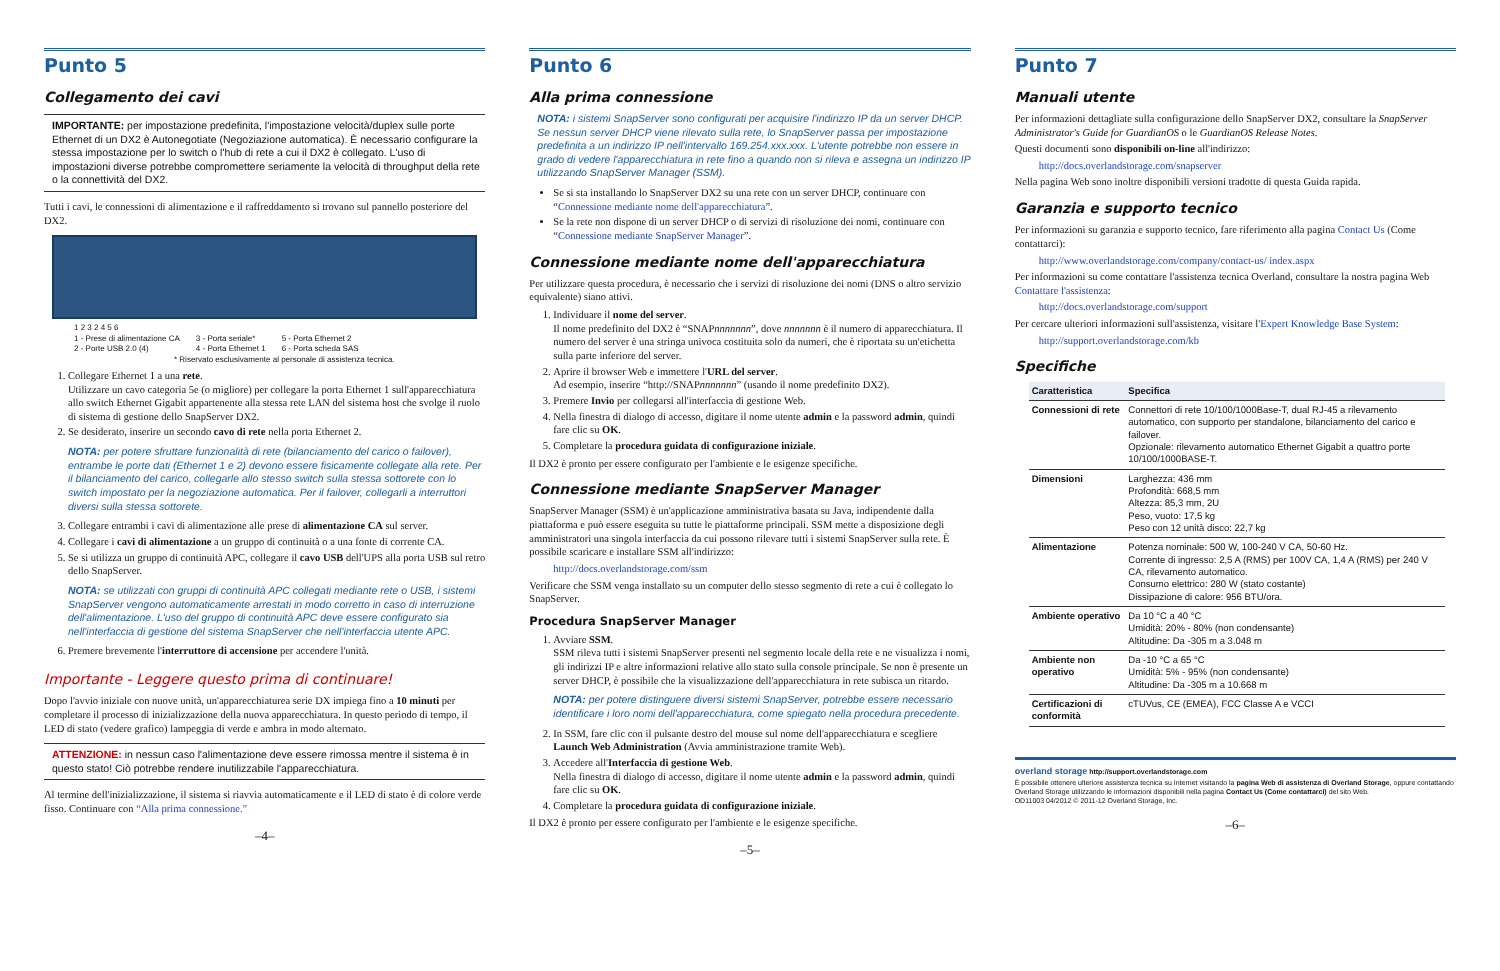Punto 5
Collegamento dei cavi
IMPORTANTE: per impostazione predefinita, l'impostazione velocità/duplex sulle porte Ethernet di un DX2 è Autonegotiate (Negoziazione automatica). È necessario configurare la stessa impostazione per lo switch o l'hub di rete a cui il DX2 è collegato. L'uso di impostazioni diverse potrebbe compromettere seriamente la velocità di throughput della rete o la connettività del DX2.
Tutti i cavi, le connessioni di alimentazione e il raffreddamento si trovano sul pannello posteriore del DX2.
1 2 3 2 4 5 6
1 - Prese di alimentazione CA
2 - Porte USB 2.0 (4)
3 - Porta seriale*
4 - Porta Ethernet 1
5 - Porta Ethernet 2
6 - Porta scheda SAS
* Riservato esclusivamente al personale di assistenza tecnica.
1. Collegare Ethernet 1 a una rete.
Utilizzare un cavo categoria 5e (o migliore) per collegare la porta Ethernet 1 sull'apparecchiatura allo switch Ethernet Gigabit appartenente alla stessa rete LAN del sistema host che svolge il ruolo di sistema di gestione dello SnapServer DX2.
2. Se desiderato, inserire un secondo cavo di rete nella porta Ethernet 2.
NOTA: per potere sfruttare funzionalità di rete (bilanciamento del carico o failover), entrambe le porte dati (Ethernet 1 e 2) devono essere fisicamente collegate alla rete. Per il bilanciamento del carico, collegarle allo stesso switch sulla stessa sottorete con lo switch impostato per la negoziazione automatica. Per il failover, collegarli a interruttori diversi sulla stessa sottorete.
3. Collegare entrambi i cavi di alimentazione alle prese di alimentazione CA sul server.
4. Collegare i cavi di alimentazione a un gruppo di continuità o a una fonte di corrente CA.
5. Se si utilizza un gruppo di continuità APC, collegare il cavo USB dell'UPS alla porta USB sul retro dello SnapServer.
NOTA: se utilizzati con gruppi di continuità APC collegati mediante rete o USB, i sistemi SnapServer vengono automaticamente arrestati in modo corretto in caso di interruzione dell'alimentazione. L'uso del gruppo di continuità APC deve essere configurato sia nell'interfaccia di gestione del sistema SnapServer che nell'interfaccia utente APC.
6. Premere brevemente l'interruttore di accensione per accendere l'unità.
Importante - Leggere questo prima di continuare!
Dopo l'avvio iniziale con nuove unità, un'apparecchiaturea serie DX impiega fino a 10 minuti per completare il processo di inizializzazione della nuova apparecchiatura. In questo periodo di tempo, il LED di stato (vedere grafico) lampeggia di verde e ambra in modo alternato.
ATTENZIONE: in nessun caso l'alimentazione deve essere rimossa mentre il sistema è in questo stato! Ciò potrebbe rendere inutilizzabile l'apparecchiatura.
Al termine dell'inizializzazione, il sistema si riavvia automaticamente e il LED di stato è di colore verde fisso. Continuare con “Alla prima connessione.”
–4–
Punto 6
Alla prima connessione
NOTA: i sistemi SnapServer sono configurati per acquisire l'indirizzo IP da un server DHCP. Se nessun server DHCP viene rilevato sulla rete, lo SnapServer passa per impostazione predefinita a un indirizzo IP nell'intervallo 169.254.xxx.xxx. L'utente potrebbe non essere in grado di vedere l'apparecchiatura in rete fino a quando non si rileva e assegna un indirizzo IP utilizzando SnapServer Manager (SSM).
Se si sta installando lo SnapServer DX2 su una rete con un server DHCP, continuare con “Connessione mediante nome dell'apparecchiatura”.
Se la rete non dispone di un server DHCP o di servizi di risoluzione dei nomi, continuare con “Connessione mediante SnapServer Manager”.
Connessione mediante nome dell'apparecchiatura
Per utilizzare questa procedura, è necessario che i servizi di risoluzione dei nomi (DNS o altro servizio equivalente) siano attivi.
1. Individuare il nome del server.
Il nome predefinito del DX2 è “SNAPnnnnnnn”, dove nnnnnnn è il numero di apparecchiatura. Il numero del server è una stringa univoca costituita solo da numeri, che è riportata su un'etichetta sulla parte inferiore del server.
2. Aprire il browser Web e immettere l'URL del server.
Ad esempio, inserire “http://SNAPnnnnnnn” (usando il nome predefinito DX2).
3. Premere Invio per collegarsi all'interfaccia di gestione Web.
4. Nella finestra di dialogo di accesso, digitare il nome utente admin e la password admin, quindi fare clic su OK.
5. Completare la procedura guidata di configurazione iniziale.
Il DX2 è pronto per essere configurato per l'ambiente e le esigenze specifiche.
Connessione mediante SnapServer Manager
SnapServer Manager (SSM) è un'applicazione amministrativa basata su Java, indipendente dalla piattaforma e può essere eseguita su tutte le piattaforme principali. SSM mette a disposizione degli amministratori una singola interfaccia da cui possono rilevare tutti i sistemi SnapServer sulla rete. È possibile scaricare e installare SSM all'indirizzo:
http://docs.overlandstorage.com/ssm
Verificare che SSM venga installato su un computer dello stesso segmento di rete a cui è collegato lo SnapServer.
Procedura SnapServer Manager
1. Avviare SSM.
SSM rileva tutti i sistemi SnapServer presenti nel segmento locale della rete e ne visualizza i nomi, gli indirizzi IP e altre informazioni relative allo stato sulla console principale. Se non è presente un server DHCP, è possibile che la visualizzazione dell'apparecchiatura in rete subisca un ritardo.
NOTA: per potere distinguere diversi sistemi SnapServer, potrebbe essere necessario identificare i loro nomi dell'apparecchiatura, come spiegato nella procedura precedente.
2. In SSM, fare clic con il pulsante destro del mouse sul nome dell'apparecchiatura e scegliere Launch Web Administration (Avvia amministrazione tramite Web).
3. Accedere all'Interfaccia di gestione Web.
Nella finestra di dialogo di accesso, digitare il nome utente admin e la password admin, quindi fare clic su OK.
4. Completare la procedura guidata di configurazione iniziale.
Il DX2 è pronto per essere configurato per l'ambiente e le esigenze specifiche.
–5–
Punto 7
Manuali utente
Per informazioni dettagliate sulla configurazione dello SnapServer DX2, consultare la SnapServer Administrator's Guide for GuardianOS o le GuardianOS Release Notes.
Questi documenti sono disponibili on-line all'indirizzo:
http://docs.overlandstorage.com/snapserver
Nella pagina Web sono inoltre disponibili versioni tradotte di questa Guida rapida.
Garanzia e supporto tecnico
Per informazioni su garanzia e supporto tecnico, fare riferimento alla pagina Contact Us (Come contattarci):
http://www.overlandstorage.com/company/contact-us/ index.aspx
Per informazioni su come contattare l'assistenza tecnica Overland, consultare la nostra pagina Web Contattare l'assistenza:
http://docs.overlandstorage.com/support
Per cercare ulteriori informazioni sull'assistenza, visitare l'Expert Knowledge Base System:
http://support.overlandstorage.com/kb
Specifiche
| Caratteristica | Specifica |
| --- | --- |
| Connessioni di rete | Connettori di rete 10/100/1000Base-T, dual RJ-45 a rilevamento automatico, con supporto per standalone, bilanciamento del carico e failover. Opzionale: rilevamento automatico Ethernet Gigabit a quattro porte 10/100/1000BASE-T. |
| Dimensioni | Larghezza: 436 mm Profondità: 668,5 mm Altezza: 85,3 mm, 2U Peso, vuoto: 17,5 kg Peso con 12 unità disco: 22,7 kg |
| Alimentazione | Potenza nominale: 500 W, 100-240 V CA, 50-60 Hz. Corrente di ingresso: 2,5 A (RMS) per 100V CA, 1,4 A (RMS) per 240 V CA, rilevamento automatico. Consumo elettrico: 280 W (stato costante) Dissipazione di calore: 956 BTU/ora. |
| Ambiente operativo | Da 10 °C a 40 °C Umidità: 20% - 80% (non condensante) Altitudine: Da -305 m a 3.048 m |
| Ambiente non operativo | Da -10 °C a 65 °C Umidità: 5% - 95% (non condensante) Altitudine: Da -305 m a 10.668 m |
| Certificazioni di conformità | cTUVus, CE (EMEA), FCC Classe A e VCCI |
overland storage http://support.overlandstorage.com
È possibile ottenere ulteriore assistenza tecnica su Internet visitando la pagina Web di assistenza di Overland Storage, oppure contattando Overland Storage utilizzando le informazioni disponibili nella pagina Contact Us (Come contattarci) del sito Web.
OD11003 04/2012 © 2011-12 Overland Storage, Inc.
–6–